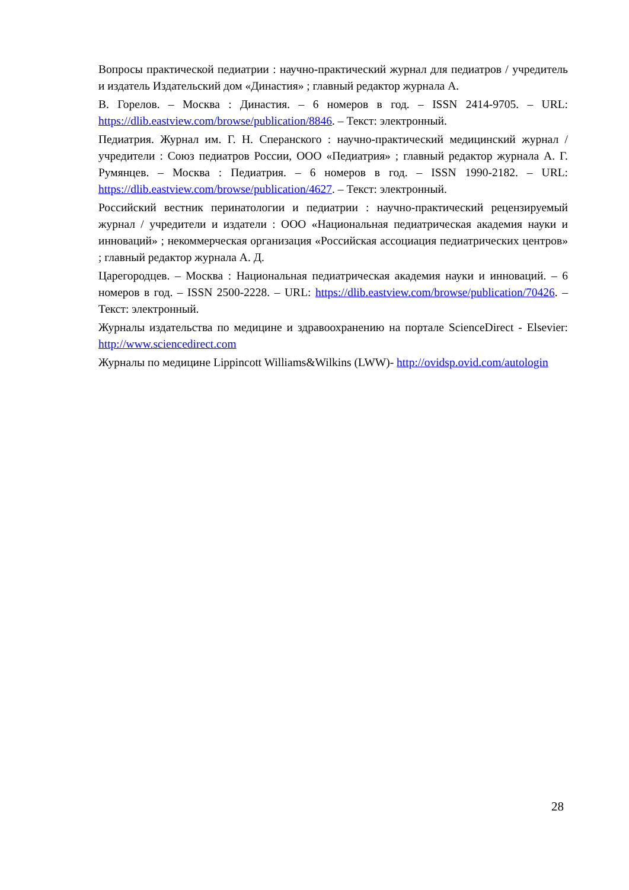Вопросы практической педиатрии : научно-практический журнал для педиатров / учредитель и издатель Издательский дом «Династия» ; главный редактор журнала А.
В. Горелов. – Москва : Династия. – 6 номеров в год. – ISSN 2414-9705. – URL: https://dlib.eastview.com/browse/publication/8846. – Текст: электронный.
Педиатрия. Журнал им. Г. Н. Сперанского : научно-практический медицинский журнал / учредители : Союз педиатров России, ООО «Педиатрия» ; главный редактор журнала А. Г. Румянцев. – Москва : Педиатрия. – 6 номеров в год. – ISSN 1990-2182. – URL: https://dlib.eastview.com/browse/publication/4627. – Текст: электронный.
Российский вестник перинатологии и педиатрии : научно-практический рецензируемый журнал / учредители и издатели : ООО «Национальная педиатрическая академия науки и инноваций» ; некоммерческая организация «Российская ассоциация педиатрических центров» ; главный редактор журнала А. Д.
Царегородцев. – Москва : Национальная педиатрическая академия науки и инноваций. – 6 номеров в год. – ISSN 2500-2228. – URL: https://dlib.eastview.com/browse/publication/70426. – Текст: электронный.
Журналы издательства по медицине и здравоохранению на портале ScienceDirect - Elsevier: http://www.sciencedirect.com
Журналы по медицине Lippincott Williams&Wilkins (LWW)- http://ovidsp.ovid.com/autologin
28